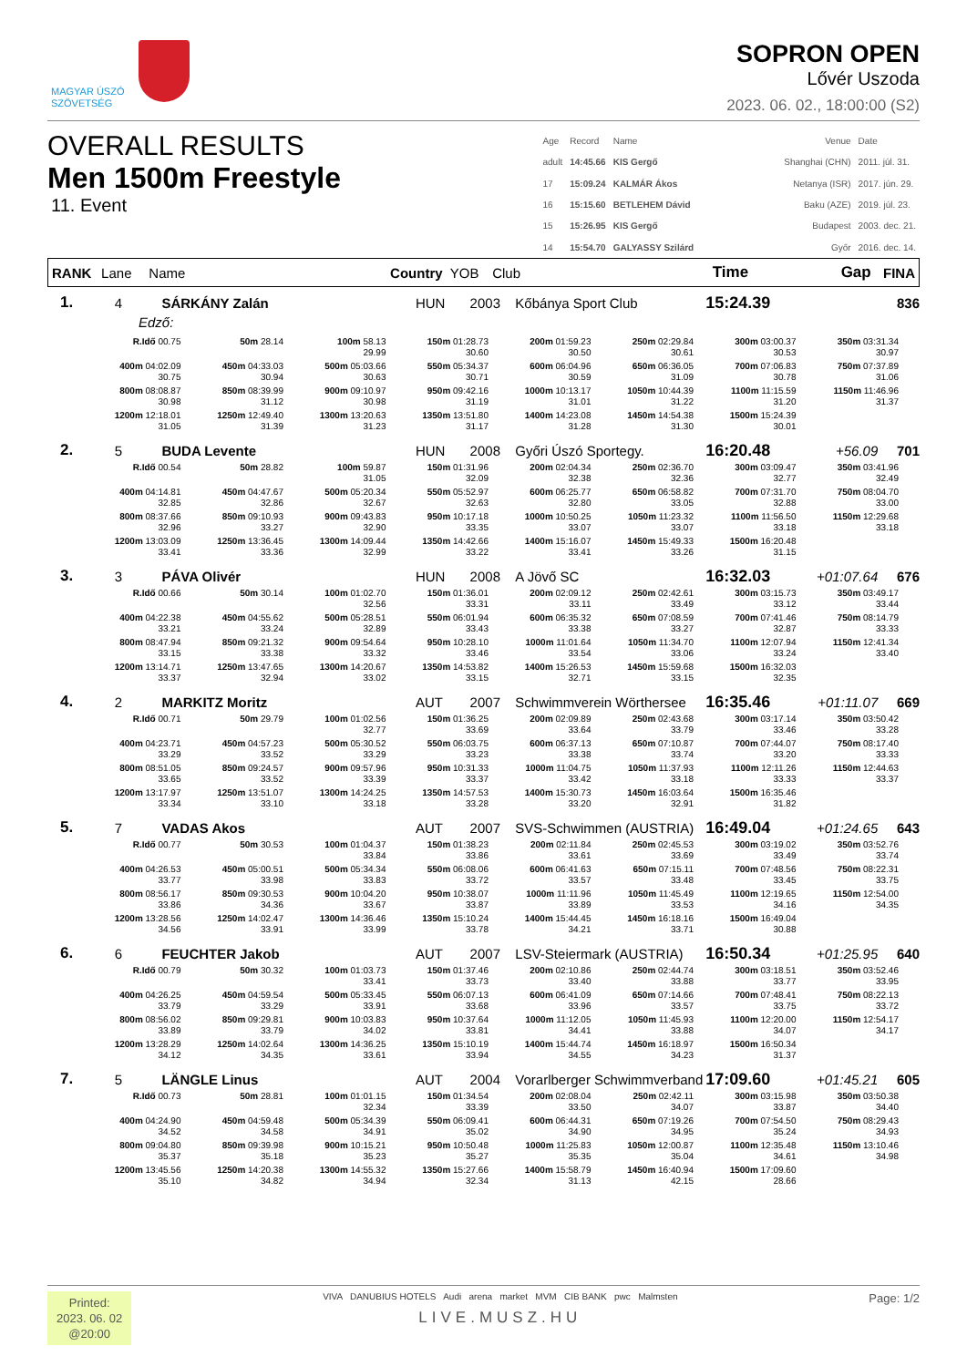MAGYAR ÚSZÓ
SZÖVETSÉG
SOPRON OPEN
Lővér Uszoda
2023. 06. 02., 18:00:00 (S2)
OVERALL RESULTS
Men 1500m Freestyle
11. Event
| Age | Record | Name | Venue | Date |
| --- | --- | --- | --- | --- |
| adult | 14:45.66 | KIS Gergő | Shanghai (CHN) | 2011. júl. 31. |
| 17 | 15:09.24 | KALMÁR Ákos | Netanya (ISR) | 2017. jún. 29. |
| 16 | 15:15.60 | BETLEHEM Dávid | Baku (AZE) | 2019. júl. 23. |
| 15 | 15:26.95 | KIS Gergő | Budapest | 2003. dec. 21. |
| 14 | 15:54.70 | GALYASSY Szilárd | Győr | 2016. dec. 14. |
RANK Lane Name Country YOB Club Time Gap FINA
1. 4 SÁRKÁNY Zalán HUN 2003 Kőbánya Sport Club 15:24.39 836
Edző:
| R.Idő 00.75 | 50m 28.14 | 100m 58.13 29.99 | 150m 01:28.73 30.60 | 200m 01:59.23 30.50 | 250m 02:29.84 30.61 | 300m 03:00.37 30.53 | 350m 03:31.34 30.97 |
| 400m 04:02.09 30.75 | 450m 04:33.03 30.94 | 500m 05:03.66 30.63 | 550m 05:34.37 30.71 | 600m 06:04.96 30.59 | 650m 06:36.05 31.09 | 700m 07:06.83 30.78 | 750m 07:37.89 31.06 |
| 800m 08:08.87 30.98 | 850m 08:39.99 31.12 | 900m 09:10.97 30.98 | 950m 09:42.16 31.19 | 1000m 10:13.17 31.01 | 1050m 10:44.39 31.22 | 1100m 11:15.59 31.20 | 1150m 11:46.96 31.37 |
| 1200m 12:18.01 31.05 | 1250m 12:49.40 31.39 | 1300m 13:20.63 31.23 | 1350m 13:51.80 31.17 | 1400m 14:23.08 31.28 | 1450m 14:54.38 31.30 | 1500m 15:24.39 30.01 | |
2. 5 BUDA Levente HUN 2008 Győri Úszó Sportegy. 16:20.48 +56.09 701
| R.Idő 00.54 | 50m 28.82 | 100m 59.87 31.05 | 150m 01:31.96 32.09 | 200m 02:04.34 32.38 | 250m 02:36.70 32.36 | 300m 03:09.47 32.77 | 350m 03:41.96 32.49 |
| 400m 04:14.81 32.85 | 450m 04:47.67 32.86 | 500m 05:20.34 32.67 | 550m 05:52.97 32.63 | 600m 06:25.77 32.80 | 650m 06:58.82 33.05 | 700m 07:31.70 32.88 | 750m 08:04.70 33.00 |
| 800m 08:37.66 32.96 | 850m 09:10.93 33.27 | 900m 09:43.83 32.90 | 950m 10:17.18 33.35 | 1000m 10:50.25 33.07 | 1050m 11:23.32 33.07 | 1100m 11:56.50 33.18 | 1150m 12:29.68 33.18 |
| 1200m 13:03.09 33.41 | 1250m 13:36.45 33.36 | 1300m 14:09.44 32.99 | 1350m 14:42.66 33.22 | 1400m 15:16.07 33.41 | 1450m 15:49.33 33.26 | 1500m 16:20.48 31.15 | |
3. 3 PÁVA Olivér HUN 2008 A Jövő SC 16:32.03 +01:07.64 676
| R.Idő 00.66 | 50m 30.14 | 100m 01:02.70 32.56 | 150m 01:36.01 33.31 | 200m 02:09.12 33.11 | 250m 02:42.61 33.49 | 300m 03:15.73 33.12 | 350m 03:49.17 33.44 |
| 400m 04:22.38 33.21 | 450m 04:55.62 33.24 | 500m 05:28.51 32.89 | 550m 06:01.94 33.43 | 600m 06:35.32 33.38 | 650m 07:08.59 33.27 | 700m 07:41.46 32.87 | 750m 08:14.79 33.33 |
| 800m 08:47.94 33.15 | 850m 09:21.32 33.38 | 900m 09:54.64 33.32 | 950m 10:28.10 33.46 | 1000m 11:01.64 33.54 | 1050m 11:34.70 33.06 | 1100m 12:07.94 33.24 | 1150m 12:41.34 33.40 |
| 1200m 13:14.71 33.37 | 1250m 13:47.65 32.94 | 1300m 14:20.67 33.02 | 1350m 14:53.82 33.15 | 1400m 15:26.53 32.71 | 1450m 15:59.68 33.15 | 1500m 16:32.03 32.35 | |
4. 2 MARKITZ Moritz AUT 2007 Schwimmverein Wörthersee 16:35.46 +01:11.07 669
| R.Idő 00.71 | 50m 29.79 | 100m 01:02.56 32.77 | 150m 01:36.25 33.69 | 200m 02:09.89 33.64 | 250m 02:43.68 33.79 | 300m 03:17.14 33.46 | 350m 03:50.42 33.28 |
| 400m 04:23.71 33.29 | 450m 04:57.23 33.52 | 500m 05:30.52 33.29 | 550m 06:03.75 33.23 | 600m 06:37.13 33.38 | 650m 07:10.87 33.74 | 700m 07:44.07 33.20 | 750m 08:17.40 33.33 |
| 800m 08:51.05 33.65 | 850m 09:24.57 33.52 | 900m 09:57.96 33.39 | 950m 10:31.33 33.37 | 1000m 11:04.75 33.42 | 1050m 11:37.93 33.18 | 1100m 12:11.26 33.33 | 1150m 12:44.63 33.37 |
| 1200m 13:17.97 33.34 | 1250m 13:51.07 33.10 | 1300m 14:24.25 33.18 | 1350m 14:57.53 33.28 | 1400m 15:30.73 33.20 | 1450m 16:03.64 32.91 | 1500m 16:35.46 31.82 | |
5. 7 VADAS Akos AUT 2007 SVS-Schwimmen (AUSTRIA) 16:49.04 +01:24.65 643
| R.Idő 00.77 | 50m 30.53 | 100m 01:04.37 33.84 | 150m 01:38.23 33.86 | 200m 02:11.84 33.61 | 250m 02:45.53 33.69 | 300m 03:19.02 33.49 | 350m 03:52.76 33.74 |
| 400m 04:26.53 33.77 | 450m 05:00.51 33.98 | 500m 05:34.34 33.83 | 550m 06:08.06 33.72 | 600m 06:41.63 33.57 | 650m 07:15.11 33.48 | 700m 07:48.56 33.45 | 750m 08:22.31 33.75 |
| 800m 08:56.17 33.86 | 850m 09:30.53 34.36 | 900m 10:04.20 33.67 | 950m 10:38.07 33.87 | 1000m 11:11.96 33.89 | 1050m 11:45.49 33.53 | 1100m 12:19.65 34.16 | 1150m 12:54.00 34.35 |
| 1200m 13:28.56 34.56 | 1250m 14:02.47 33.91 | 1300m 14:36.46 33.99 | 1350m 15:10.24 33.78 | 1400m 15:44.45 34.21 | 1450m 16:18.16 33.71 | 1500m 16:49.04 30.88 | |
6. 6 FEUCHTER Jakob AUT 2007 LSV-Steiermark (AUSTRIA) 16:50.34 +01:25.95 640
| R.Idő 00.79 | 50m 30.32 | 100m 01:03.73 33.41 | 150m 01:37.46 33.73 | 200m 02:10.86 33.40 | 250m 02:44.74 33.88 | 300m 03:18.51 33.77 | 350m 03:52.46 33.95 |
| 400m 04:26.25 33.79 | 450m 04:59.54 33.29 | 500m 05:33.45 33.91 | 550m 06:07.13 33.68 | 600m 06:41.09 33.96 | 650m 07:14.66 33.57 | 700m 07:48.41 33.75 | 750m 08:22.13 33.72 |
| 800m 08:56.02 33.89 | 850m 09:29.81 33.79 | 900m 10:03.83 34.02 | 950m 10:37.64 33.81 | 1000m 11:12.05 34.41 | 1050m 11:45.93 33.88 | 1100m 12:20.00 34.07 | 1150m 12:54.17 34.17 |
| 1200m 13:28.29 34.12 | 1250m 14:02.64 34.35 | 1300m 14:36.25 33.61 | 1350m 15:10.19 33.94 | 1400m 15:44.74 34.55 | 1450m 16:18.97 34.23 | 1500m 16:50.34 31.37 | |
7. 5 LÄNGLE Linus AUT 2004 Vorarlberger Schwimmverband 17:09.60 +01:45.21 605
| R.Idő 00.73 | 50m 28.81 | 100m 01:01.15 32.34 | 150m 01:34.54 33.39 | 200m 02:08.04 33.50 | 250m 02:42.11 34.07 | 300m 03:15.98 33.87 | 350m 03:50.38 34.40 |
| 400m 04:24.90 34.52 | 450m 04:59.48 34.58 | 500m 05:34.39 34.91 | 550m 06:09.41 35.02 | 600m 06:44.31 34.90 | 650m 07:19.26 34.95 | 700m 07:54.50 35.24 | 750m 08:29.43 34.93 |
| 800m 09:04.80 35.37 | 850m 09:39.98 35.18 | 900m 10:15.21 35.23 | 950m 10:50.48 35.27 | 1000m 11:25.83 35.35 | 1050m 12:00.87 35.04 | 1100m 12:35.48 34.61 | 1150m 13:10.46 34.98 |
| 1200m 13:45.56 35.10 | 1250m 14:20.38 34.82 | 1300m 14:55.32 34.94 | 1350m 15:27.66 32.34 | 1400m 15:58.79 31.13 | 1450m 16:40.94 42.15 | 1500m 17:09.60 28.66 | |
Printed:
2023. 06. 02
@20:00
VIVA DANUBIUS HOTELS Audi arena market MVM CIB BANK pwc Malmsten
LIVE.MUSZ.HU
Page: 1/2